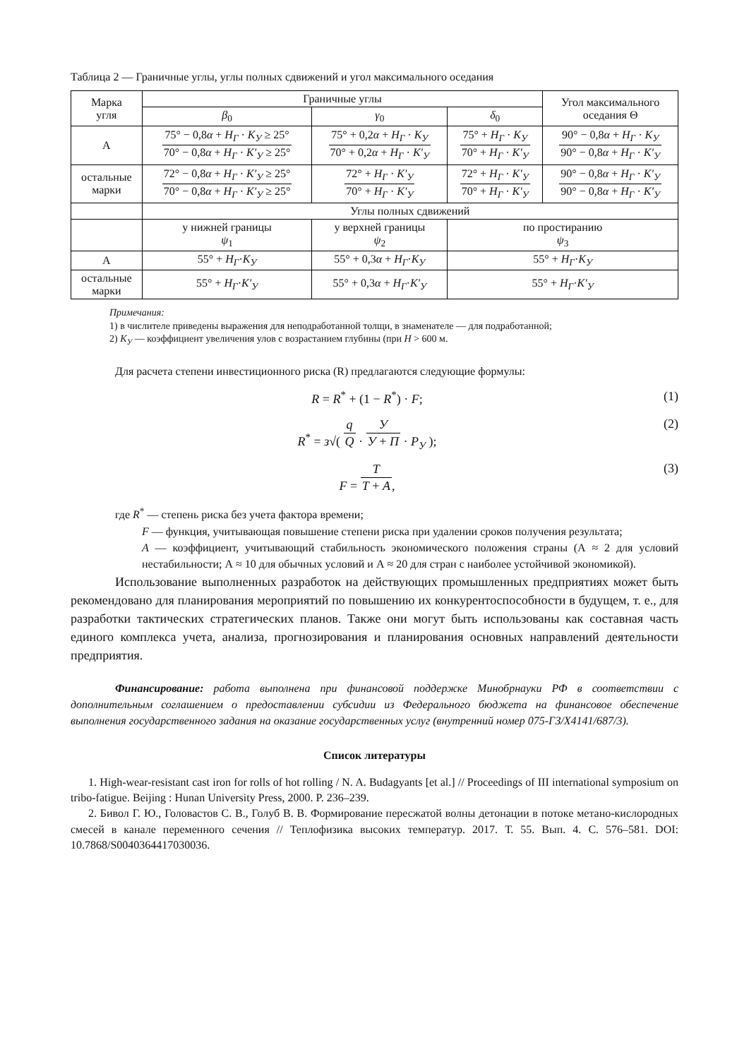Таблица 2 — Граничные углы, углы полных сдвижений и угол максимального оседания
| Марка угля | Граничные углы | | | Угол максимального оседания Θ |
| --- | --- | --- | --- | --- |
| | β<sub>0</sub> | γ<sub>0</sub> | δ<sub>0</sub> | |
| А | 75° − 0,8 α + H<sub>Г</sub> · K<sub>У</sub> ≥ 25° 70° − 0,8 α + H<sub>Г</sub> · K′<sub>У</sub> ≥ 25° | 75° + 0,2 α + H<sub>Г</sub> · K<sub>У</sub> 70° + 0,2 α + H<sub>Г</sub> · K′<sub>У</sub> | 75° + H<sub>Г</sub> · K<sub>У</sub> 70° + H<sub>Г</sub> · K′<sub>У</sub> | 90° − 0,8 α + H<sub>Г</sub> · K<sub>У</sub> 90° − 0,8 α + H<sub>Г</sub> · K′<sub>У</sub> |
| остальные марки | 72° − 0,8 α + H<sub>Г</sub> · K′<sub>У</sub> ≥ 25° 70° − 0,8 α + H<sub>Г</sub> · K′<sub>У</sub> ≥ 25° | 72° + H<sub>Г</sub> · K′<sub>У</sub> 70° + H<sub>Г</sub> · K′<sub>У</sub> | 72° + H<sub>Г</sub> · K′<sub>У</sub> 70° + H<sub>Г</sub> · K′<sub>У</sub> | 90° − 0,8 α + H<sub>Г</sub> · K′<sub>У</sub> 90° − 0,8 α + H<sub>Г</sub> · K′<sub>У</sub> |
| | Углы полных сдвижений | | | |
| | у нижней границы ψ<sub>1</sub> | у верхней границы ψ<sub>2</sub> | по простиранию ψ<sub>3</sub> | |
| А | 55° + H<sub>Г</sub> · K<sub>У</sub> | 55° + 0,3 α + H<sub>Г</sub> · K<sub>У</sub> | 55° + H<sub>Г</sub> · K<sub>У</sub> | |
| остальные марки | 55° + H<sub>Г</sub> · K′<sub>У</sub> | 55° + 0,3 α + H<sub>Г</sub> · K′<sub>У</sub> | 55° + H<sub>Г</sub> · K′<sub>У</sub> | |
Примечания:
1) в числителе приведены выражения для неподработанной толщи, в знаменателе — для подработанной;
2) K<sub>У</sub> — коэффициент увеличения улов с возрастанием глубины (при H > 600 м.
Для расчета степени инвестиционного риска (R) предлагаются следующие формулы:
R = R<sup>*</sup> + (1 − R<sup>*</sup>) · F; (1)
R<sup>*</sup> = з√( q Q · У У + П · P<sub>У</sub> ); (2)
F = T T + A, (3)
где R<sup>*</sup> — степень риска без учета фактора времени;
F — функция, учитывающая повышение степени риска при удалении сроков получения результата;
A — коэффициент, учитывающий стабильность экономического положения страны (А ≈ 2 для условий нестабильности; А ≈ 10 для обычных условий и А ≈ 20 для стран с наиболее устойчивой экономикой).
Использование выполненных разработок на действующих промышленных предприятиях может быть рекомендовано для планирования мероприятий по повышению их конкурентоспособности в будущем, т. е., для разработки тактических стратегических планов. Также они могут быть использованы как составная часть единого комплекса учета, анализа, прогнозирования и планирования основных направлений деятельности предприятия.
Финансирование: работа выполнена при финансовой поддержке Минобрнауки РФ в соответствии с дополнительным соглашением о предоставлении субсидии из Федерального бюджета на финансовое обеспечение выполнения государственного задания на оказание государственных услуг (внутренний номер 075-ГЗ/Х4141/687/3).
Список литературы
1. High-wear-resistant cast iron for rolls of hot rolling / N. A. Budagyants [et al.] // Proceedings of III international symposium on tribo-fatigue. Beijing : Hunan University Press, 2000. P. 236–239.
2. Бивол Г. Ю., Головастов С. В., Голуб В. В. Формирование пересжатой волны детонации в потоке метано-кислородных смесей в канале переменного сечения // Теплофизика высоких температур. 2017. Т. 55. Вып. 4. С. 576–581. DOI: 10.7868/S0040364417030036.